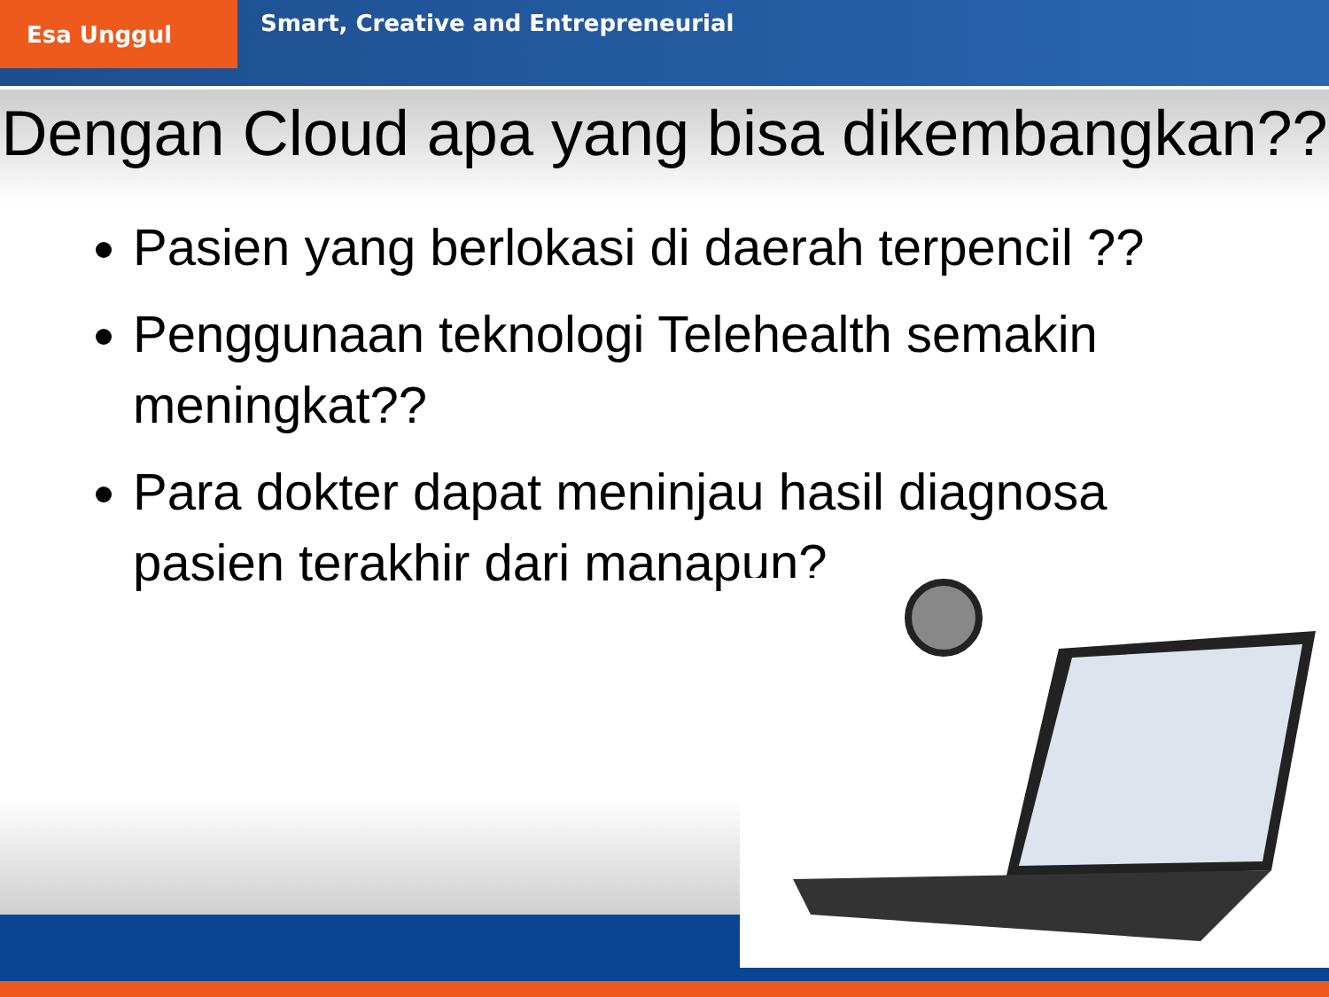Esa Unggul
Smart, Creative and Entrepreneurial
Dengan Cloud apa yang bisa dikembangkan??
Pasien yang berlokasi di daerah terpencil ??
Penggunaan teknologi Telehealth semakin meningkat??
Para dokter dapat meninjau hasil diagnosa pasien terakhir dari manapun?